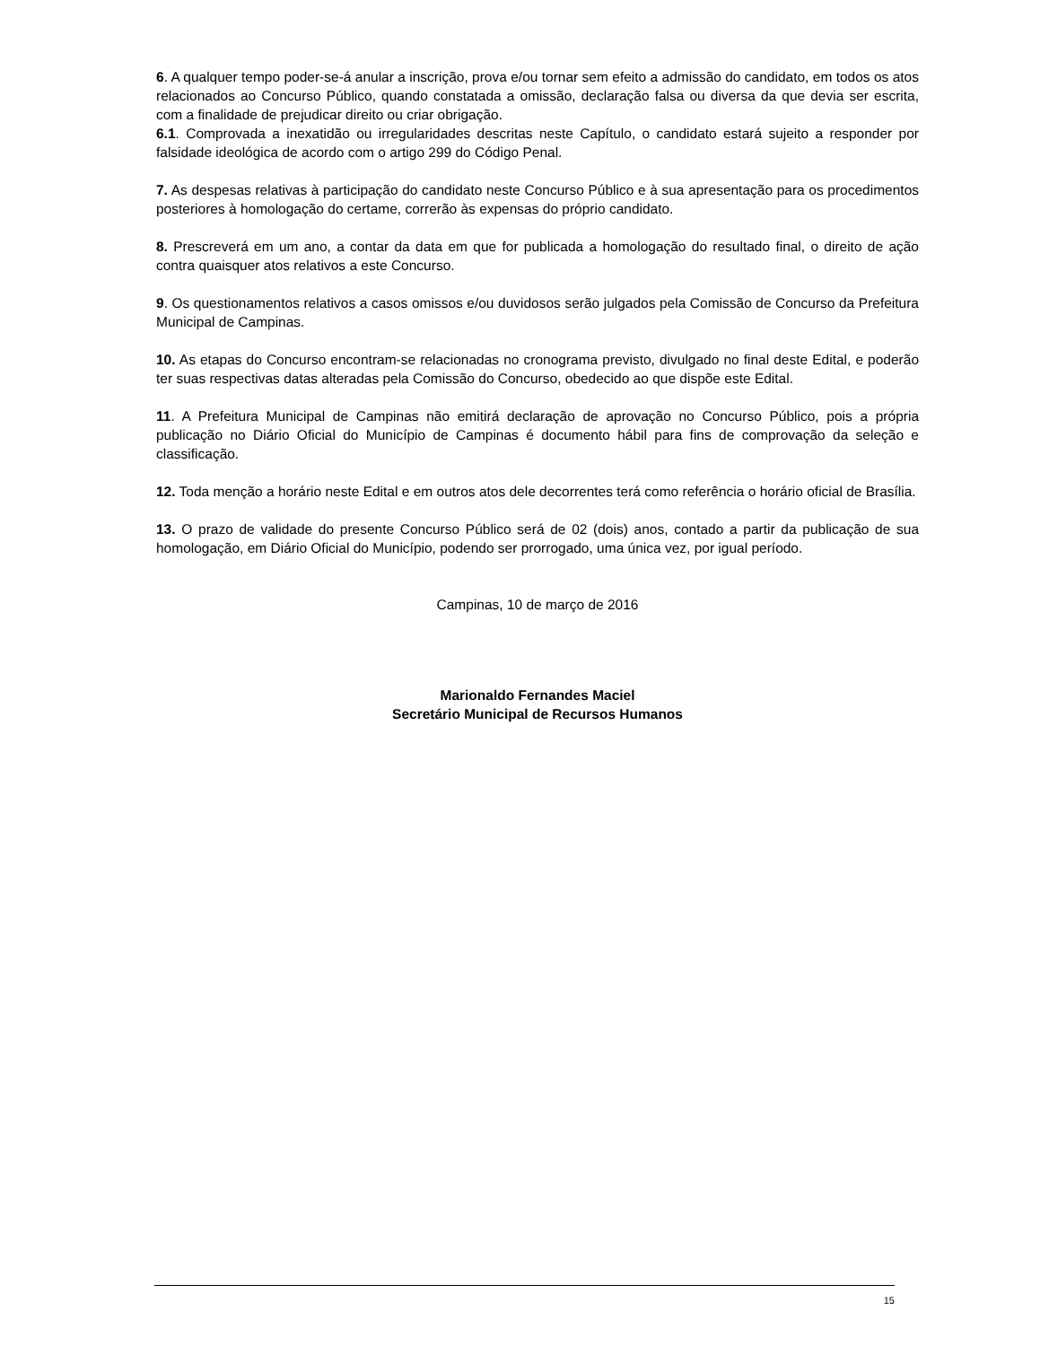6. A qualquer tempo poder-se-á anular a inscrição, prova e/ou tornar sem efeito a admissão do candidato, em todos os atos relacionados ao Concurso Público, quando constatada a omissão, declaração falsa ou diversa da que devia ser escrita, com a finalidade de prejudicar direito ou criar obrigação.
6.1. Comprovada a inexatidão ou irregularidades descritas neste Capítulo, o candidato estará sujeito a responder por falsidade ideológica de acordo com o artigo 299 do Código Penal.
7. As despesas relativas à participação do candidato neste Concurso Público e à sua apresentação para os procedimentos posteriores à homologação do certame, correrão às expensas do próprio candidato.
8. Prescreverá em um ano, a contar da data em que for publicada a homologação do resultado final, o direito de ação contra quaisquer atos relativos a este Concurso.
9. Os questionamentos relativos a casos omissos e/ou duvidosos serão julgados pela Comissão de Concurso da Prefeitura Municipal de Campinas.
10. As etapas do Concurso encontram-se relacionadas no cronograma previsto, divulgado no final deste Edital, e poderão ter suas respectivas datas alteradas pela Comissão do Concurso, obedecido ao que dispõe este Edital.
11. A Prefeitura Municipal de Campinas não emitirá declaração de aprovação no Concurso Público, pois a própria publicação no Diário Oficial do Município de Campinas é documento hábil para fins de comprovação da seleção e classificação.
12. Toda menção a horário neste Edital e em outros atos dele decorrentes terá como referência o horário oficial de Brasília.
13. O prazo de validade do presente Concurso Público será de 02 (dois) anos, contado a partir da publicação de sua homologação, em Diário Oficial do Município, podendo ser prorrogado, uma única vez, por igual período.
Campinas, 10 de março de 2016
Marionaldo Fernandes Maciel
Secretário Municipal de Recursos Humanos
15